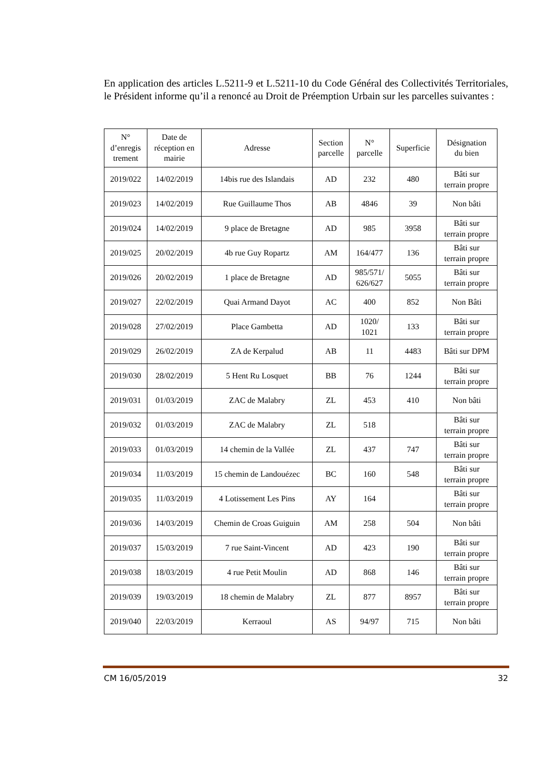En application des articles L.5211-9 et L.5211-10 du Code Général des Collectivités Territoriales, le Président informe qu’il a renoncé au Droit de Préemption Urbain sur les parcelles suivantes :
| N° d’enregis trement | Date de réception en mairie | Adresse | Section parcelle | N° parcelle | Superficie | Désignation du bien |
| --- | --- | --- | --- | --- | --- | --- |
| 2019/022 | 14/02/2019 | 14bis rue des Islandais | AD | 232 | 480 | Bâti sur terrain propre |
| 2019/023 | 14/02/2019 | Rue Guillaume Thos | AB | 4846 | 39 | Non bâti |
| 2019/024 | 14/02/2019 | 9 place de Bretagne | AD | 985 | 3958 | Bâti sur terrain propre |
| 2019/025 | 20/02/2019 | 4b rue Guy Ropartz | AM | 164/477 | 136 | Bâti sur terrain propre |
| 2019/026 | 20/02/2019 | 1 place de Bretagne | AD | 985/571/ 626/627 | 5055 | Bâti sur terrain propre |
| 2019/027 | 22/02/2019 | Quai Armand Dayot | AC | 400 | 852 | Non Bâti |
| 2019/028 | 27/02/2019 | Place Gambetta | AD | 1020/ 1021 | 133 | Bâti sur terrain propre |
| 2019/029 | 26/02/2019 | ZA de Kerpalud | AB | 11 | 4483 | Bâti sur DPM |
| 2019/030 | 28/02/2019 | 5 Hent Ru Losquet | BB | 76 | 1244 | Bâti sur terrain propre |
| 2019/031 | 01/03/2019 | ZAC de Malabry | ZL | 453 | 410 | Non bâti |
| 2019/032 | 01/03/2019 | ZAC de Malabry | ZL | 518 | | Bâti sur terrain propre |
| 2019/033 | 01/03/2019 | 14 chemin de la Vallée | ZL | 437 | 747 | Bâti sur terrain propre |
| 2019/034 | 11/03/2019 | 15 chemin de Landouézec | BC | 160 | 548 | Bâti sur terrain propre |
| 2019/035 | 11/03/2019 | 4 Lotissement Les Pins | AY | 164 | | Bâti sur terrain propre |
| 2019/036 | 14/03/2019 | Chemin de Croas Guiguin | AM | 258 | 504 | Non bâti |
| 2019/037 | 15/03/2019 | 7 rue Saint-Vincent | AD | 423 | 190 | Bâti sur terrain propre |
| 2019/038 | 18/03/2019 | 4 rue Petit Moulin | AD | 868 | 146 | Bâti sur terrain propre |
| 2019/039 | 19/03/2019 | 18 chemin de Malabry | ZL | 877 | 8957 | Bâti sur terrain propre |
| 2019/040 | 22/03/2019 | Kerraoul | AS | 94/97 | 715 | Non bâti |
CM 16/05/2019 32